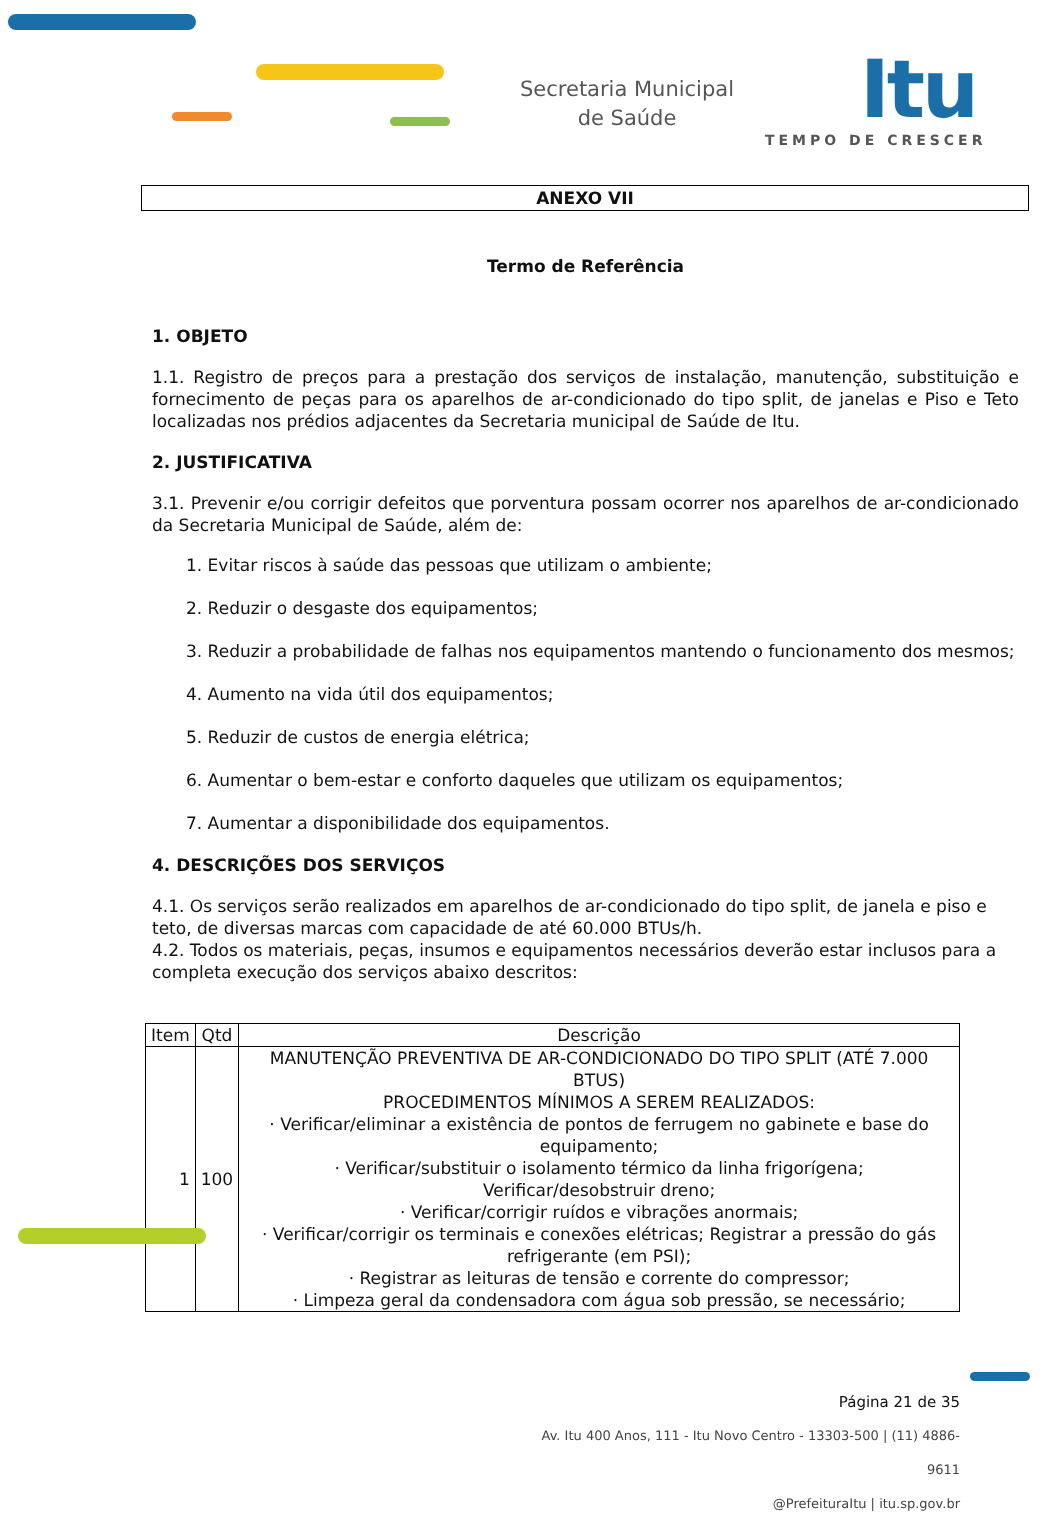Secretaria Municipal
de Saúde
Itu
TEMPO DE CRESCER
ANEXO VII
Termo de Referência
1. OBJETO
1.1. Registro de preços para a prestação dos serviços de instalação, manutenção, substituição e fornecimento de peças para os aparelhos de ar-condicionado do tipo split, de janelas e Piso e Teto localizadas nos prédios adjacentes da Secretaria municipal de Saúde de Itu.
2. JUSTIFICATIVA
3.1. Prevenir e/ou corrigir defeitos que porventura possam ocorrer nos aparelhos de ar-condicionado da Secretaria Municipal de Saúde, além de:
1. Evitar riscos à saúde das pessoas que utilizam o ambiente;
2. Reduzir o desgaste dos equipamentos;
3. Reduzir a probabilidade de falhas nos equipamentos mantendo o funcionamento dos mesmos;
4. Aumento na vida útil dos equipamentos;
5. Reduzir de custos de energia elétrica;
6. Aumentar o bem-estar e conforto daqueles que utilizam os equipamentos;
7. Aumentar a disponibilidade dos equipamentos.
4. DESCRIÇÕES DOS SERVIÇOS
4.1. Os serviços serão realizados em aparelhos de ar-condicionado do tipo split, de janela e piso e teto, de diversas marcas com capacidade de até 60.000 BTUs/h.
4.2. Todos os materiais, peças, insumos e equipamentos necessários deverão estar inclusos para a completa execução dos serviços abaixo descritos:
| Item | Qtd | Descrição |
| --- | --- | --- |
| 1 | 100 | MANUTENÇÃO PREVENTIVA DE AR-CONDICIONADO DO TIPO SPLIT (ATÉ 7.000 BTUS) PROCEDIMENTOS MÍNIMOS A SEREM REALIZADOS: · Verificar/eliminar a existência de pontos de ferrugem no gabinete e base do equipamento; · Verificar/substituir o isolamento térmico da linha frigorígena; Verificar/desobstruir dreno; · Verificar/corrigir ruídos e vibrações anormais; · Verificar/corrigir os terminais e conexões elétricas; Registrar a pressão do gás refrigerante (em PSI); · Registrar as leituras de tensão e corrente do compressor; · Limpeza geral da condensadora com água sob pressão, se necessário; |
Página 21 de 35
Av. Itu 400 Anos, 111 - Itu Novo Centro - 13303-500 | (11) 4886-9611
@PrefeituraItu | itu.sp.gov.br